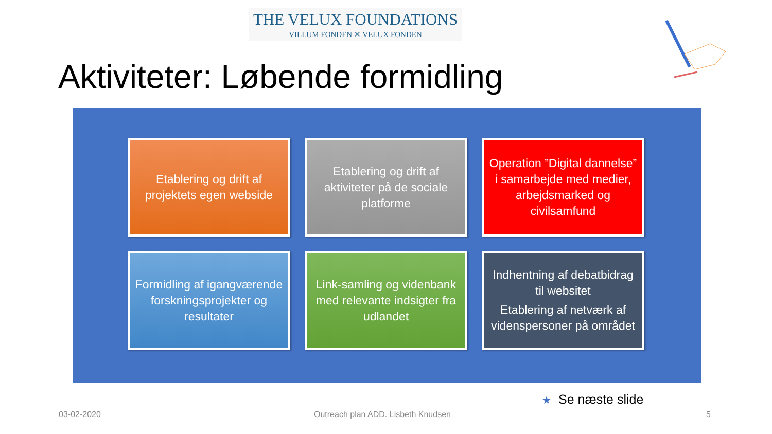THE VELUX FOUNDATIONS
VILLUM FONDEN ✕ VELUX FONDEN
Aktiviteter: Løbende formidling
Etablering og drift af projektets egen webside
Etablering og drift af aktiviteter på de sociale platforme
Operation ”Digital dannelse” i samarbejde med medier, arbejdsmarked og civilsamfund
Formidling af igangværende forskningsprojekter og resultater
Link-samling og videnbank med relevante indsigter fra udlandet
Indhentning af debatbidrag til websitet
Etablering af netværk af videnspersoner på området
★ Se næste slide
03-02-2020
Outreach plan ADD. Lisbeth Knudsen
5